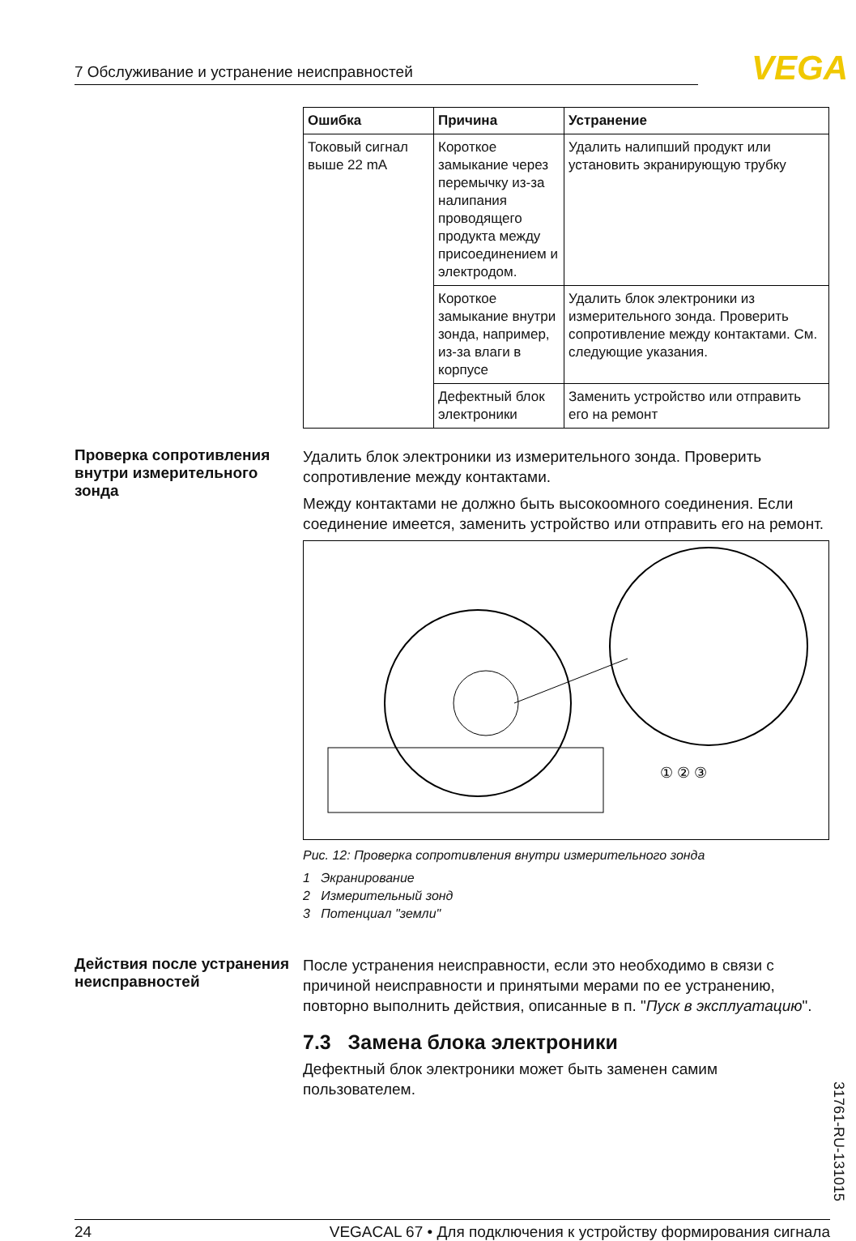7 Обслуживание и устранение неисправностей VEGA
| Ошибка | Причина | Устранение |
| --- | --- | --- |
| Токовый сигнал выше 22 mA | Короткое замыкание через перемычку из-за налипания проводящего продукта между присоединением и электродом. | Удалить налипший продукт или установить экранирующую трубку |
| | Короткое замыкание внутри зонда, например, из-за влаги в корпусе | Удалить блок электроники из измерительного зонда. Проверить сопротивление между контактами. См. следующие указания. |
| | Дефектный блок электроники | Заменить устройство или отправить его на ремонт |
Проверка сопротивления внутри измерительного зонда
Удалить блок электроники из измерительного зонда. Проверить сопротивление между контактами.
Между контактами не должно быть высокоомного соединения. Если соединение имеется, заменить устройство или отправить его на ремонт.
① ② ③
Рис. 12: Проверка сопротивления внутри измерительного зонда
1 Экранирование
2 Измерительный зонд
3 Потенциал "земли"
Действия после устранения неисправностей
После устранения неисправности, если это необходимо в связи с причиной неисправности и принятыми мерами по ее устранению, повторно выполнить действия, описанные в п. "Пуск в эксплуатацию".
7.3 Замена блока электроники
Дефектный блок электроники может быть заменен самим пользователем.
31761-RU-131015
24 VEGACAL 67 • Для подключения к устройству формирования сигнала